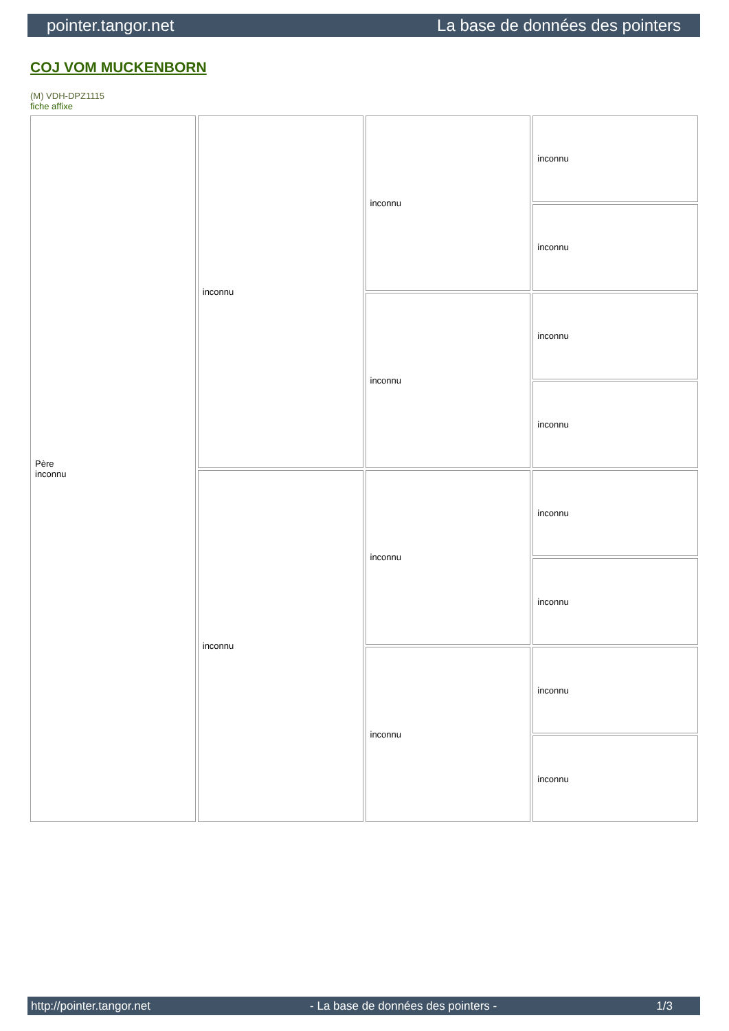pointer.tangor.net La base de données des pointers
COJ VOM MUCKENBORN
(M) VDH-DPZ1115
fiche affixe
| Père inconnu | inconnu | inconnu | inconnu |
| | | | inconnu |
| | | inconnu | inconnu |
| | | | inconnu |
| | inconnu | inconnu | inconnu |
| | | | inconnu |
| | | inconnu | inconnu |
| | | | inconnu |
http://pointer.tangor.net - La base de données des pointers - 1/3